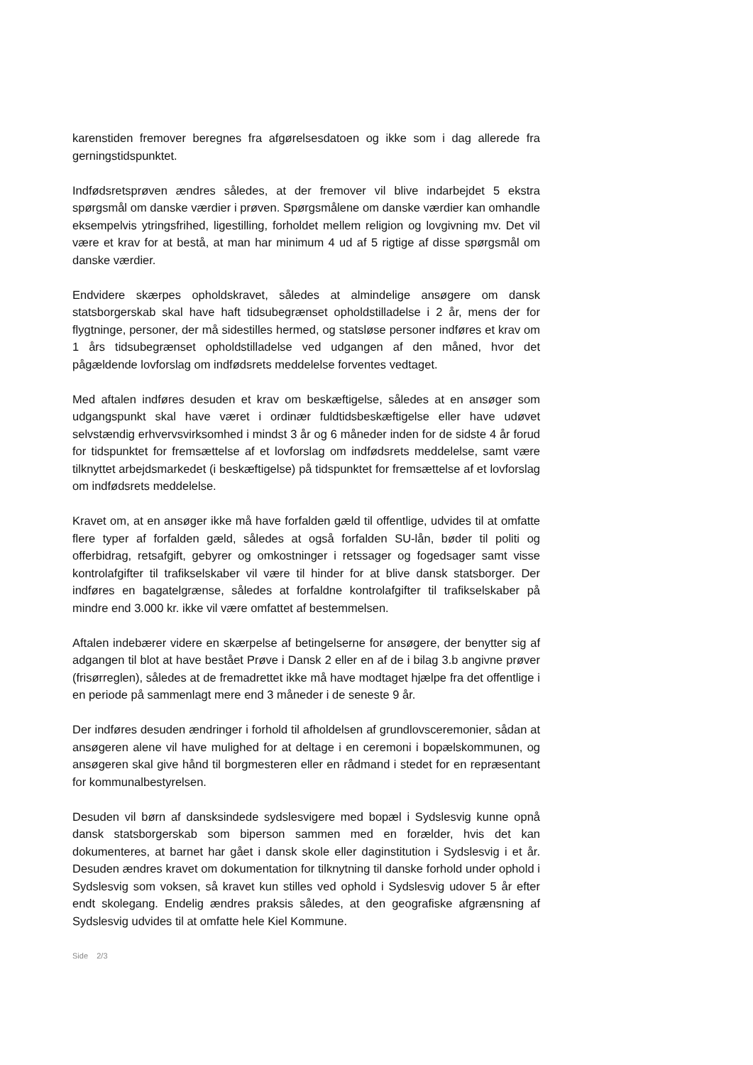karenstiden fremover beregnes fra afgørelsesdatoen og ikke som i dag allerede fra gerningstidspunktet.
Indfødsretsprøven ændres således, at der fremover vil blive indarbejdet 5 ekstra spørgsmål om danske værdier i prøven. Spørgsmålene om danske værdier kan omhandle eksempelvis ytringsfrihed, ligestilling, forholdet mellem religion og lovgivning mv. Det vil være et krav for at bestå, at man har minimum 4 ud af 5 rigtige af disse spørgsmål om danske værdier.
Endvidere skærpes opholdskravet, således at almindelige ansøgere om dansk statsborgerskab skal have haft tidsubegrænset opholdstilladelse i 2 år, mens der for flygtninge, personer, der må sidestilles hermed, og statsløse personer indføres et krav om 1 års tidsubegrænset opholdstilladelse ved udgangen af den måned, hvor det pågældende lovforslag om indfødsrets meddelelse forventes vedtaget.
Med aftalen indføres desuden et krav om beskæftigelse, således at en ansøger som udgangspunkt skal have været i ordinær fuldtidsbeskæftigelse eller have udøvet selvstændig erhvervsvirksomhed i mindst 3 år og 6 måneder inden for de sidste 4 år forud for tidspunktet for fremsættelse af et lovforslag om indfødsrets meddelelse, samt være tilknyttet arbejdsmarkedet (i beskæftigelse) på tidspunktet for fremsættelse af et lovforslag om indfødsrets meddelelse.
Kravet om, at en ansøger ikke må have forfalden gæld til offentlige, udvides til at omfatte flere typer af forfalden gæld, således at også forfalden SU-lån, bøder til politi og offerbidrag, retsafgift, gebyrer og omkostninger i retssager og fogedsager samt visse kontrolafgifter til trafikselskaber vil være til hinder for at blive dansk statsborger. Der indføres en bagatelgrænse, således at forfaldne kontrolafgifter til trafikselskaber på mindre end 3.000 kr. ikke vil være omfattet af bestemmelsen.
Aftalen indebærer videre en skærpelse af betingelserne for ansøgere, der benytter sig af adgangen til blot at have bestået Prøve i Dansk 2 eller en af de i bilag 3.b angivne prøver (frisørreglen), således at de fremadrettet ikke må have modtaget hjælpe fra det offentlige i en periode på sammenlagt mere end 3 måneder i de seneste 9 år.
Der indføres desuden ændringer i forhold til afholdelsen af grundlovsceremonier, sådan at ansøgeren alene vil have mulighed for at deltage i en ceremoni i bopælskommunen, og ansøgeren skal give hånd til borgmesteren eller en rådmand i stedet for en repræsentant for kommunalbestyrelsen.
Desuden vil børn af dansksindede sydslesvigere med bopæl i Sydslesvig kunne opnå dansk statsborgerskab som biperson sammen med en forælder, hvis det kan dokumenteres, at barnet har gået i dansk skole eller daginstitution i Sydslesvig i et år. Desuden ændres kravet om dokumentation for tilknytning til danske forhold under ophold i Sydslesvig som voksen, så kravet kun stilles ved ophold i Sydslesvig udover 5 år efter endt skolegang. Endelig ændres praksis således, at den geografiske afgrænsning af Sydslesvig udvides til at omfatte hele Kiel Kommune.
Side 2/3